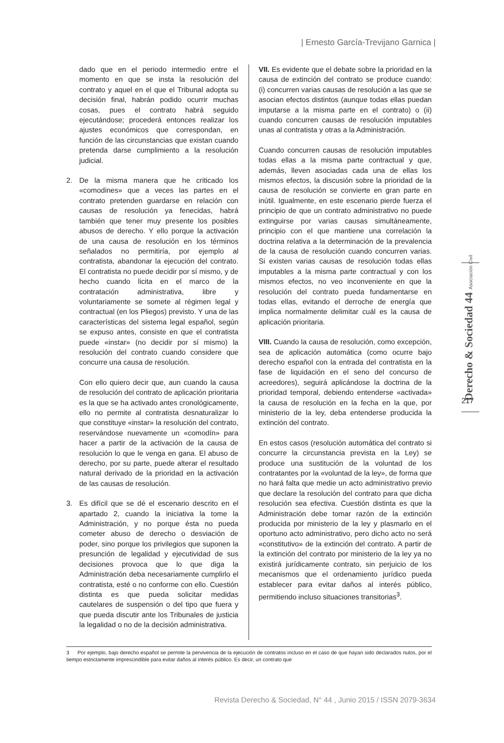| Ernesto García-Trevijano Garnica |
dado que en el periodo intermedio entre el momento en que se insta la resolución del contrato y aquel en el que el Tribunal adopta su decisión final, habrán podido ocurrir muchas cosas, pues el contrato habrá seguido ejecutándose; procederá entonces realizar los ajustes económicos que correspondan, en función de las circunstancias que existan cuando pretenda darse cumplimiento a la resolución judicial.
2. De la misma manera que he criticado los «comodines» que a veces las partes en el contrato pretenden guardarse en relación con causas de resolución ya fenecidas, habrá también que tener muy presente los posibles abusos de derecho. Y ello porque la activación de una causa de resolución en los términos señalados no permitiría, por ejemplo al contratista, abandonar la ejecución del contrato. El contratista no puede decidir por sí mismo, y de hecho cuando licita en el marco de la contratación administrativa, libre y voluntariamente se somete al régimen legal y contractual (en los Pliegos) previsto. Y una de las características del sistema legal español, según se expuso antes, consiste en que el contratista puede «instar» (no decidir por sí mismo) la resolución del contrato cuando considere que concurre una causa de resolución.
Con ello quiero decir que, aun cuando la causa de resolución del contrato de aplicación prioritaria es la que se ha activado antes cronológicamente, ello no permite al contratista desnaturalizar lo que constituye «instar» la resolución del contrato, reservándose nuevamente un «comodín» para hacer a partir de la activación de la causa de resolución lo que le venga en gana. El abuso de derecho, por su parte, puede alterar el resultado natural derivado de la prioridad en la activación de las causas de resolución.
3. Es difícil que se dé el escenario descrito en el apartado 2, cuando la iniciativa la tome la Administración, y no porque ésta no pueda cometer abuso de derecho o desviación de poder, sino porque los privilegios que suponen la presunción de legalidad y ejecutividad de sus decisiones provoca que lo que diga la Administración deba necesariamente cumplirlo el contratista, esté o no conforme con ello. Cuestión distinta es que pueda solicitar medidas cautelares de suspensión o del tipo que fuera y que pueda discutir ante los Tribunales de justicia la legalidad o no de la decisión administrativa.
VII. Es evidente que el debate sobre la prioridad en la causa de extinción del contrato se produce cuando: (i) concurren varias causas de resolución a las que se asocian efectos distintos (aunque todas ellas puedan imputarse a la misma parte en el contrato) o (ii) cuando concurren causas de resolución imputables unas al contratista y otras a la Administración.
Cuando concurren causas de resolución imputables todas ellas a la misma parte contractual y que, además, lleven asociadas cada una de ellas los mismos efectos, la discusión sobre la prioridad de la causa de resolución se convierte en gran parte en inútil. Igualmente, en este escenario pierde fuerza el principio de que un contrato administrativo no puede extinguirse por varias causas simultáneamente, principio con el que mantiene una correlación la doctrina relativa a la determinación de la prevalencia de la causa de resolución cuando concurren varias. Si existen varias causas de resolución todas ellas imputables a la misma parte contractual y con los mismos efectos, no veo inconveniente en que la resolución del contrato pueda fundamentarse en todas ellas, evitando el derroche de energía que implica normalmente delimitar cuál es la causa de aplicación prioritaria.
VIII. Cuando la causa de resolución, como excepción, sea de aplicación automática (como ocurre bajo derecho español con la entrada del contratista en la fase de liquidación en el seno del concurso de acreedores), seguirá aplicándose la doctrina de la prioridad temporal, debiendo entenderse «activada» la causa de resolución en la fecha en la que, por ministerio de la ley, deba entenderse producida la extinción del contrato.
En estos casos (resolución automática del contrato si concurre la circunstancia prevista en la Ley) se produce una sustitución de la voluntad de los contratantes por la «voluntad de la ley», de forma que no hará falta que medie un acto administrativo previo que declare la resolución del contrato para que dicha resolución sea efectiva. Cuestión distinta es que la Administración debe tomar razón de la extinción producida por ministerio de la ley y plasmarlo en el oportuno acto administrativo, pero dicho acto no será «constitutivo» de la extinción del contrato. A partir de la extinción del contrato por ministerio de la ley ya no existirá jurídicamente contrato, sin perjuicio de los mecanismos que el ordenamiento jurídico pueda establecer para evitar daños al interés público, permitiendo incluso situaciones transitorias<sup>3</sup>.
Derecho & Sociedad 44 Asociación Civil
217
3 Por ejemplo, bajo derecho español se permite la pervivencia de la ejecución de contratos incluso en el caso de que hayan sido declarados nulos, por el tiempo estrictamente imprescindible para evitar daños al interés público. Es decir, un contrato que
Revista Derecho & Sociedad, N° 44 , Junio 2015 / ISSN 2079-3634